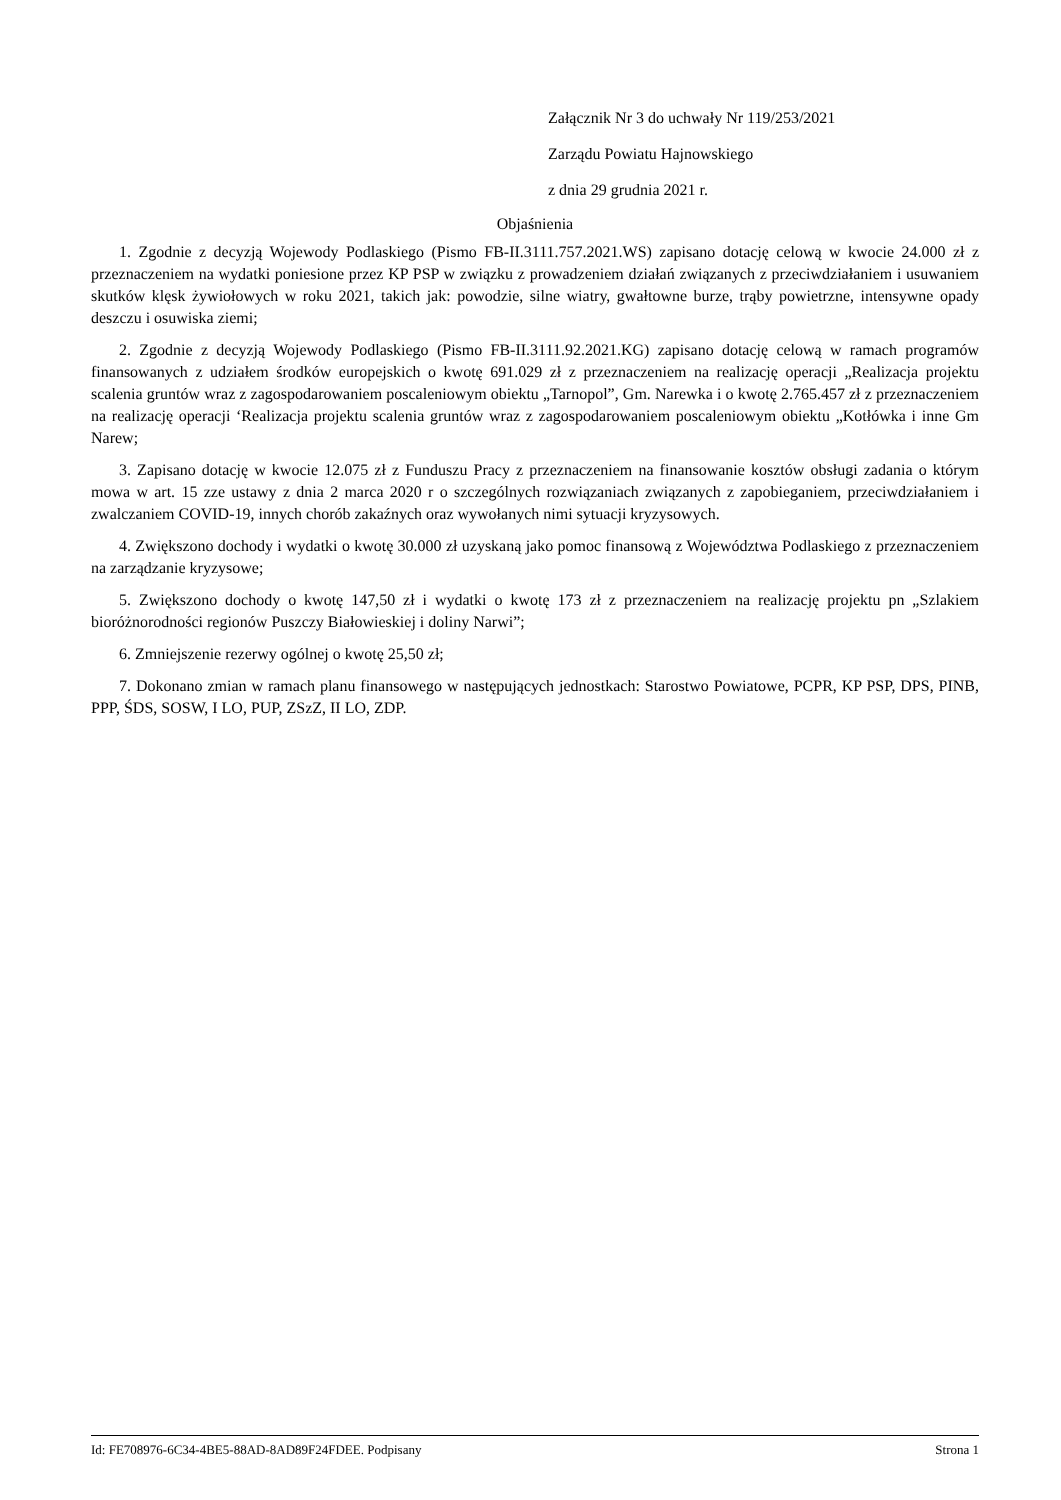Załącznik Nr 3 do uchwały Nr 119/253/2021
Zarządu Powiatu Hajnowskiego
z dnia 29 grudnia 2021 r.
Objaśnienia
1. Zgodnie z decyzją Wojewody Podlaskiego (Pismo FB-II.3111.757.2021.WS) zapisano dotację celową w kwocie 24.000 zł z przeznaczeniem na wydatki poniesione przez KP PSP w związku z prowadzeniem działań związanych z przeciwdziałaniem i usuwaniem skutków klęsk żywiołowych w roku 2021, takich jak: powodzie, silne wiatry, gwałtowne burze, trąby powietrzne, intensywne opady deszczu i osuwiska ziemi;
2. Zgodnie z decyzją Wojewody Podlaskiego (Pismo FB-II.3111.92.2021.KG) zapisano dotację celową w ramach programów finansowanych z udziałem środków europejskich o kwotę 691.029 zł z przeznaczeniem na realizację operacji „Realizacja projektu scalenia gruntów wraz z zagospodarowaniem poscaleniowym obiektu „Tarnopol”, Gm. Narewka i o kwotę 2.765.457 zł z przeznaczeniem na realizację operacji ‘Realizacja projektu scalenia gruntów wraz z zagospodarowaniem poscaleniowym obiektu „Kotłówka i inne Gm Narew;
3. Zapisano dotację w kwocie 12.075 zł z Funduszu Pracy z przeznaczeniem na finansowanie kosztów obsługi zadania o którym mowa w art. 15 zze ustawy z dnia 2 marca 2020 r o szczególnych rozwiązaniach związanych z zapobieganiem, przeciwdziałaniem i zwalczaniem COVID-19, innych chorób zakaźnych oraz wywołanych nimi sytuacji kryzysowych.
4. Zwiększono dochody i wydatki o kwotę 30.000 zł uzyskaną jako pomoc finansową z Województwa Podlaskiego z przeznaczeniem na zarządzanie kryzysowe;
5. Zwiększono dochody o kwotę 147,50 zł i wydatki o kwotę 173 zł z przeznaczeniem na realizację projektu pn „Szlakiem bioróżnorodności regionów Puszczy Białowieskiej i doliny Narwi”;
6. Zmniejszenie rezerwy ogólnej o kwotę 25,50 zł;
7. Dokonano zmian w ramach planu finansowego w następujących jednostkach: Starostwo Powiatowe, PCPR, KP PSP, DPS, PINB, PPP, ŚDS, SOSW, I LO, PUP, ZSzZ, II LO, ZDP.
Id: FE708976-6C34-4BE5-88AD-8AD89F24FDEE. Podpisany Strona 1